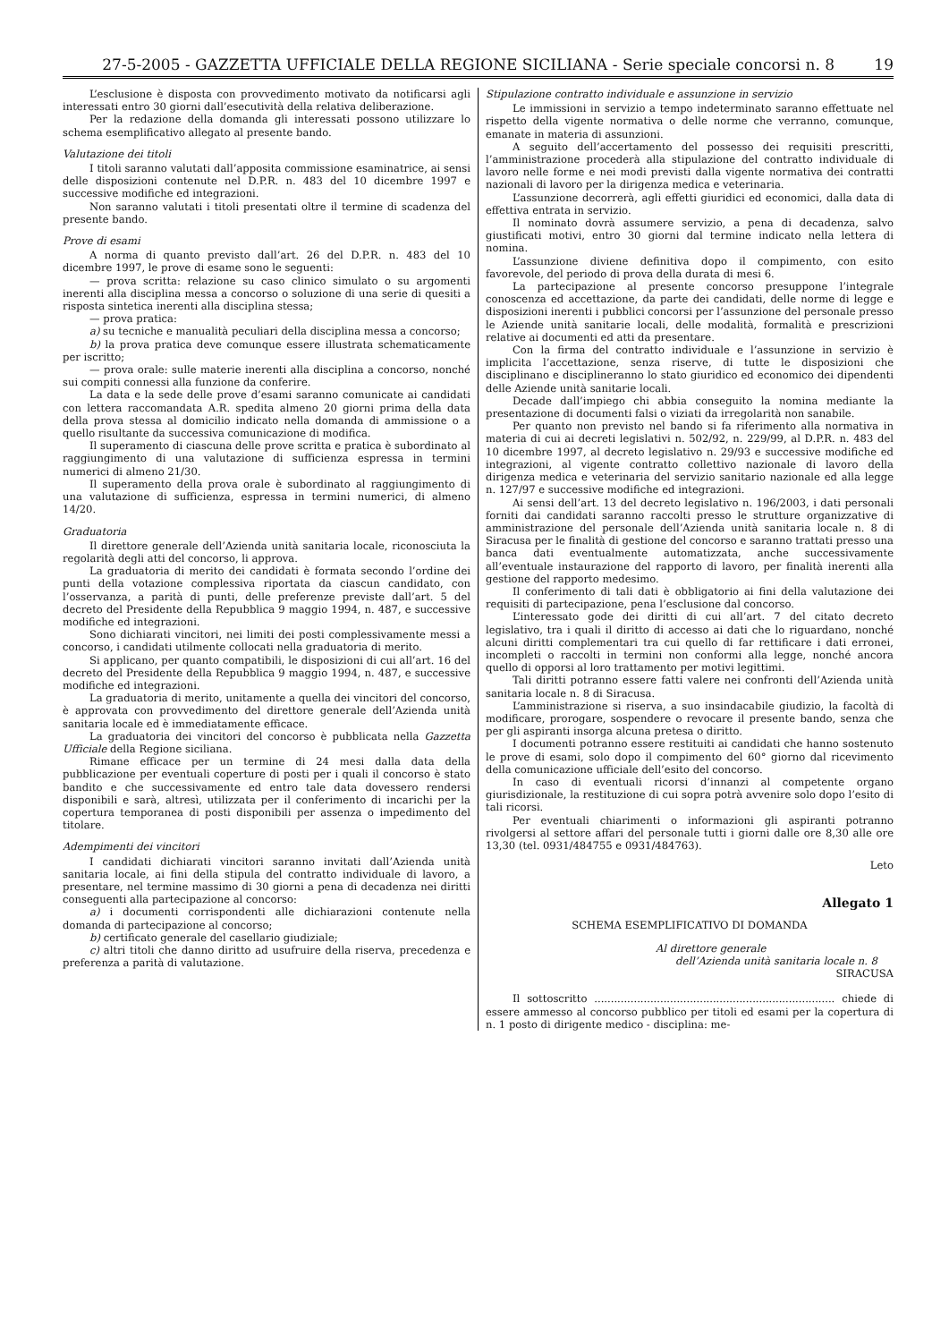27-5-2005 - GAZZETTA UFFICIALE DELLA REGIONE SICILIANA - Serie speciale concorsi n. 8 19
L’esclusione è disposta con provvedimento motivato da notificarsi agli interessati entro 30 giorni dall’esecutività della relativa deliberazione.
Per la redazione della domanda gli interessati possono utilizzare lo schema esemplificativo allegato al presente bando.
Valutazione dei titoli
I titoli saranno valutati dall’apposita commissione esaminatrice, ai sensi delle disposizioni contenute nel D.P.R. n. 483 del 10 dicembre 1997 e successive modifiche ed integrazioni.
Non saranno valutati i titoli presentati oltre il termine di scadenza del presente bando.
Prove di esami
A norma di quanto previsto dall’art. 26 del D.P.R. n. 483 del 10 dicembre 1997, le prove di esame sono le seguenti:
— prova scritta: relazione su caso clinico simulato o su argomenti inerenti alla disciplina messa a concorso o soluzione di una serie di quesiti a risposta sintetica inerenti alla disciplina stessa;
— prova pratica:
a) su tecniche e manualità peculiari della disciplina messa a concorso;
b) la prova pratica deve comunque essere illustrata schematicamente per iscritto;
— prova orale: sulle materie inerenti alla disciplina a concorso, nonché sui compiti connessi alla funzione da conferire.
La data e la sede delle prove d’esami saranno comunicate ai candidati con lettera raccomandata A.R. spedita almeno 20 giorni prima della data della prova stessa al domicilio indicato nella domanda di ammissione o a quello risultante da successiva comunicazione di modifica.
Il superamento di ciascuna delle prove scritta e pratica è subordinato al raggiungimento di una valutazione di sufficienza espressa in termini numerici di almeno 21/30.
Il superamento della prova orale è subordinato al raggiungimento di una valutazione di sufficienza, espressa in termini numerici, di almeno 14/20.
Graduatoria
Il direttore generale dell’Azienda unità sanitaria locale, riconosciuta la regolarità degli atti del concorso, li approva.
La graduatoria di merito dei candidati è formata secondo l’ordine dei punti della votazione complessiva riportata da ciascun candidato, con l’osservanza, a parità di punti, delle preferenze previste dall’art. 5 del decreto del Presidente della Repubblica 9 maggio 1994, n. 487, e successive modifiche ed integrazioni.
Sono dichiarati vincitori, nei limiti dei posti complessivamente messi a concorso, i candidati utilmente collocati nella graduatoria di merito.
Si applicano, per quanto compatibili, le disposizioni di cui all’art. 16 del decreto del Presidente della Repubblica 9 maggio 1994, n. 487, e successive modifiche ed integrazioni.
La graduatoria di merito, unitamente a quella dei vincitori del concorso, è approvata con provvedimento del direttore generale dell’Azienda unità sanitaria locale ed è immediatamente efficace.
La graduatoria dei vincitori del concorso è pubblicata nella Gazzetta Ufficiale della Regione siciliana.
Rimane efficace per un termine di 24 mesi dalla data della pubblicazione per eventuali coperture di posti per i quali il concorso è stato bandito e che successivamente ed entro tale data dovessero rendersi disponibili e sarà, altresì, utilizzata per il conferimento di incarichi per la copertura temporanea di posti disponibili per assenza o impedimento del titolare.
Adempimenti dei vincitori
I candidati dichiarati vincitori saranno invitati dall’Azienda unità sanitaria locale, ai fini della stipula del contratto individuale di lavoro, a presentare, nel termine massimo di 30 giorni a pena di decadenza nei diritti conseguenti alla partecipazione al concorso:
a) i documenti corrispondenti alle dichiarazioni contenute nella domanda di partecipazione al concorso;
b) certificato generale del casellario giudiziale;
c) altri titoli che danno diritto ad usufruire della riserva, precedenza e preferenza a parità di valutazione.
Stipulazione contratto individuale e assunzione in servizio
Le immissioni in servizio a tempo indeterminato saranno effettuate nel rispetto della vigente normativa o delle norme che verranno, comunque, emanate in materia di assunzioni.
A seguito dell’accertamento del possesso dei requisiti prescritti, l’amministrazione procederà alla stipulazione del contratto individuale di lavoro nelle forme e nei modi previsti dalla vigente normativa dei contratti nazionali di lavoro per la dirigenza medica e veterinaria.
L’assunzione decorrerà, agli effetti giuridici ed economici, dalla data di effettiva entrata in servizio.
Il nominato dovrà assumere servizio, a pena di decadenza, salvo giustificati motivi, entro 30 giorni dal termine indicato nella lettera di nomina.
L’assunzione diviene definitiva dopo il compimento, con esito favorevole, del periodo di prova della durata di mesi 6.
La partecipazione al presente concorso presuppone l’integrale conoscenza ed accettazione, da parte dei candidati, delle norme di legge e disposizioni inerenti i pubblici concorsi per l’assunzione del personale presso le Aziende unità sanitarie locali, delle modalità, formalità e prescrizioni relative ai documenti ed atti da presentare.
Con la firma del contratto individuale e l’assunzione in servizio è implicita l’accettazione, senza riserve, di tutte le disposizioni che disciplinano e disciplineranno lo stato giuridico ed economico dei dipendenti delle Aziende unità sanitarie locali.
Decade dall’impiego chi abbia conseguito la nomina mediante la presentazione di documenti falsi o viziati da irregolarità non sanabile.
Per quanto non previsto nel bando si fa riferimento alla normativa in materia di cui ai decreti legislativi n. 502/92, n. 229/99, al D.P.R. n. 483 del 10 dicembre 1997, al decreto legislativo n. 29/93 e successive modifiche ed integrazioni, al vigente contratto collettivo nazionale di lavoro della dirigenza medica e veterinaria del servizio sanitario nazionale ed alla legge n. 127/97 e successive modifiche ed integrazioni.
Ai sensi dell’art. 13 del decreto legislativo n. 196/2003, i dati personali forniti dai candidati saranno raccolti presso le strutture organizzative di amministrazione del personale dell’Azienda unità sanitaria locale n. 8 di Siracusa per le finalità di gestione del concorso e saranno trattati presso una banca dati eventualmente automatizzata, anche successivamente all’eventuale instaurazione del rapporto di lavoro, per finalità inerenti alla gestione del rapporto medesimo.
Il conferimento di tali dati è obbligatorio ai fini della valutazione dei requisiti di partecipazione, pena l’esclusione dal concorso.
L’interessato gode dei diritti di cui all’art. 7 del citato decreto legislativo, tra i quali il diritto di accesso ai dati che lo riguardano, nonché alcuni diritti complementari tra cui quello di far rettificare i dati erronei, incompleti o raccolti in termini non conformi alla legge, nonché ancora quello di opporsi al loro trattamento per motivi legittimi.
Tali diritti potranno essere fatti valere nei confronti dell’Azienda unità sanitaria locale n. 8 di Siracusa.
L’amministrazione si riserva, a suo insindacabile giudizio, la facoltà di modificare, prorogare, sospendere o revocare il presente bando, senza che per gli aspiranti insorga alcuna pretesa o diritto.
I documenti potranno essere restituiti ai candidati che hanno sostenuto le prove di esami, solo dopo il compimento del 60° giorno dal ricevimento della comunicazione ufficiale dell’esito del concorso.
In caso di eventuali ricorsi d’innanzi al competente organo giurisdizionale, la restituzione di cui sopra potrà avvenire solo dopo l’esito di tali ricorsi.
Per eventuali chiarimenti o informazioni gli aspiranti potranno rivolgersi al settore affari del personale tutti i giorni dalle ore 8,30 alle ore 13,30 (tel. 0931/484755 e 0931/484763).
Leto
Allegato 1
SCHEMA ESEMPLIFICATIVO DI DOMANDA
Al direttore generale
dell’Azienda unità sanitaria locale n. 8
SIRACUSA
Il sottoscritto ......................................................................... chiede di essere ammesso al concorso pubblico per titoli ed esami per la copertura di n. 1 posto di dirigente medico - disciplina: me-